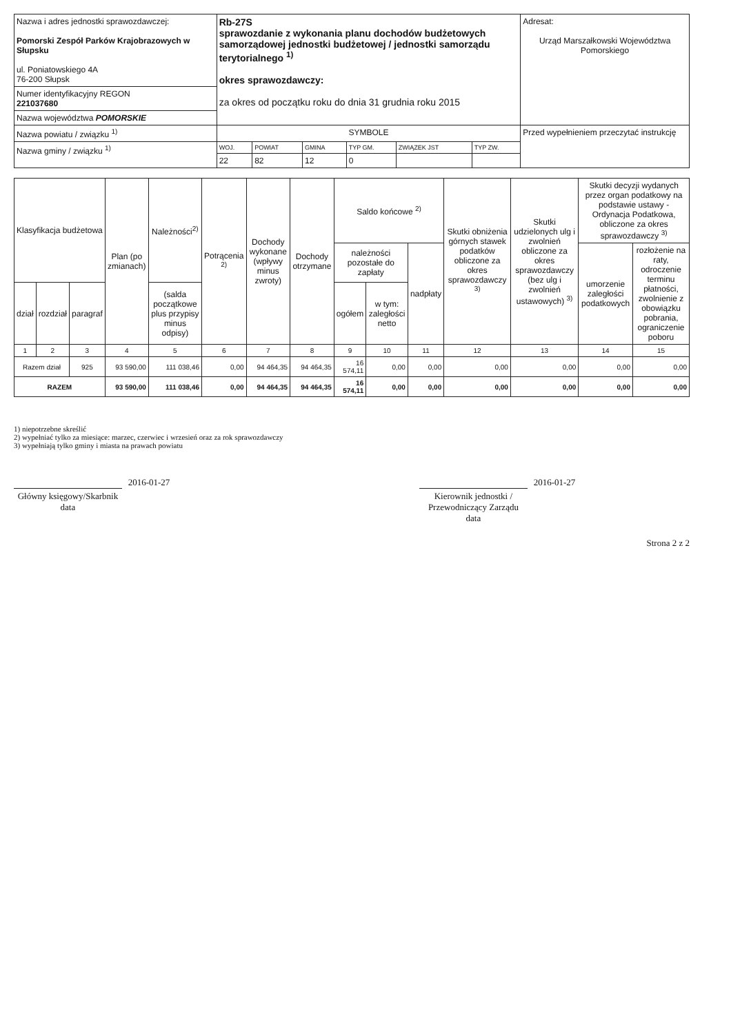| Nazwa i adres jednostki sprawozdawczej: Pomorski Zespół Parków Krajobrazowych w Słupsku ul. Poniatowskiego 4A 76-200 Słupsk | Rb-27S sprawozdanie z wykonania planu dochodów budżetowych samorządowej jednostki budżetowej / jednostki samorządu terytorialnego <sup>1)</sup> okres sprawozdawczy: za okres od początku roku do dnia 31 grudnia roku 2015 | | | | | | Adresat: Urząd Marszałkowski Województwa Pomorskiego |
| Numer identyfikacyjny REGON 221037680 | | | | | | | |
| Nazwa województwa POMORSKIE | | | | | | | |
| Nazwa powiatu / związku <sup>1)</sup> | SYMBOLE | | | | | | Przed wypełnieniem przeczytać instrukcję |
| Nazwa gminy / związku <sup>1)</sup> | WOJ. | POWIAT | GMINA | TYP GM. | ZWIĄZEK JST | TYP ZW. | |
| | 22 | 82 | 12 | 0 | | | |
| Klasyfikacja budżetowa | | | Plan (po zmianach) | Należności<sup>2)</sup> | Potrącenia <sup>2)</sup> | Dochody wykonane (wpływy minus zwroty) | Dochody otrzymane | Saldo końcowe <sup>2)</sup> | | | Skutki obniżenia górnych stawek podatków obliczone za okres sprawozdawczy <sup>3)</sup> | Skutki udzielonych ulg i zwolnień obliczone za okres sprawozdawczy (bez ulg i zwolnień ustawowych) <sup>3)</sup> | Skutki decyzji wydanych przez organ podatkowy na podstawie ustawy - Ordynacja Podatkowa, obliczone za okres sprawozdawczy <sup>3)</sup> | |
| --- | --- | --- | --- | --- | --- | --- | --- | --- | --- | --- | --- | --- | --- | --- |
| | | | | | | | | należności pozostałe do zapłaty | | nadpłaty | | | umorzenie zaległości podatkowych | rozłożenie na raty, odroczenie terminu płatności, zwolnienie z obowiązku pobrania, ograniczenie poboru |
| dział | rozdział | paragraf | | (salda początkowe plus przypisy minus odpisy) | | | | ogółem | w tym: zaległości netto | | | | | |
| 1 | 2 | 3 | 4 | 5 | 6 | 7 | 8 | 9 | 10 | 11 | 12 | 13 | 14 | 15 |
| Razem dział | | 925 | 93 590,00 | 111 038,46 | 0,00 | 94 464,35 | 94 464,35 | 16 574,11 | 0,00 | 0,00 | 0,00 | 0,00 | 0,00 | 0,00 |
| RAZEM | | | 93 590,00 | 111 038,46 | 0,00 | 94 464,35 | 94 464,35 | 16 574,11 | 0,00 | 0,00 | 0,00 | 0,00 | 0,00 | 0,00 |
1) niepotrzebne skreślić
2) wypełniać tylko za miesiące: marzec, czerwiec i wrzesień oraz za rok sprawozdawczy
3) wypełniają tylko gminy i miasta na prawach powiatu
2016-01-27
Główny księgowy/Skarbnik
data
2016-01-27
Kierownik jednostki / Przewodniczący Zarządu
data
Strona 2 z 2